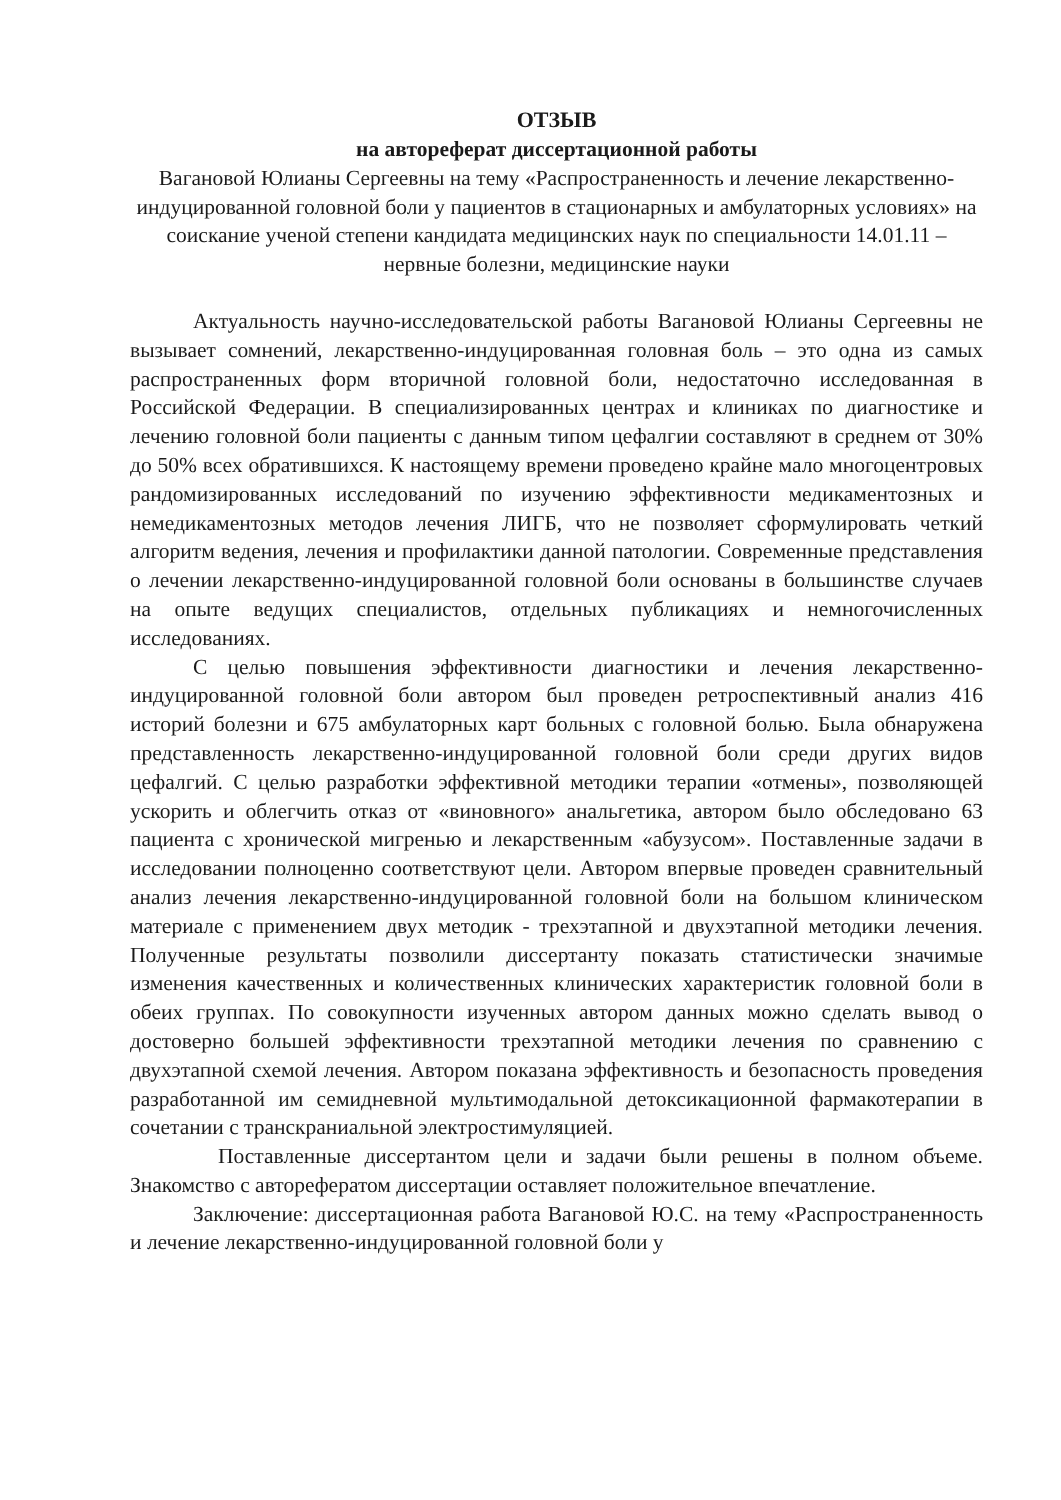ОТЗЫВ
на автореферат диссертационной работы
Вагановой Юлианы Сергеевны на тему «Распространенность и лечение лекарственно-индуцированной головной боли у пациентов в стационарных и амбулаторных условиях» на соискание ученой степени кандидата медицинских наук по специальности 14.01.11 – нервные болезни, медицинские науки
Актуальность научно-исследовательской работы Вагановой Юлианы Сергеевны не вызывает сомнений, лекарственно-индуцированная головная боль – это одна из самых распространенных форм вторичной головной боли, недостаточно исследованная в Российской Федерации. В специализированных центрах и клиниках по диагностике и лечению головной боли пациенты с данным типом цефалгии составляют в среднем от 30% до 50% всех обратившихся. К настоящему времени проведено крайне мало многоцентровых рандомизированных исследований по изучению эффективности медикаментозных и немедикаментозных методов лечения ЛИГБ, что не позволяет сформулировать четкий алгоритм ведения, лечения и профилактики данной патологии. Современные представления о лечении лекарственно-индуцированной головной боли основаны в большинстве случаев на опыте ведущих специалистов, отдельных публикациях и немногочисленных исследованиях.
С целью повышения эффективности диагностики и лечения лекарственно-индуцированной головной боли автором был проведен ретроспективный анализ 416 историй болезни и 675 амбулаторных карт больных с головной болью. Была обнаружена представленность лекарственно-индуцированной головной боли среди других видов цефалгий. С целью разработки эффективной методики терапии «отмены», позволяющей ускорить и облегчить отказ от «виновного» анальгетика, автором было обследовано 63 пациента с хронической мигренью и лекарственным «абузусом». Поставленные задачи в исследовании полноценно соответствуют цели. Автором впервые проведен сравнительный анализ лечения лекарственно-индуцированной головной боли на большом клиническом материале с применением двух методик - трехэтапной и двухэтапной методики лечения. Полученные результаты позволили диссертанту показать статистически значимые изменения качественных и количественных клинических характеристик головной боли в обеих группах. По совокупности изученных автором данных можно сделать вывод о достоверно большей эффективности трехэтапной методики лечения по сравнению с двухэтапной схемой лечения. Автором показана эффективность и безопасность проведения разработанной им семидневной мультимодальной детоксикационной фармакотерапии в сочетании с транскраниальной электростимуляцией.
Поставленные диссертантом цели и задачи были решены в полном объеме. Знакомство с авторефератом диссертации оставляет положительное впечатление.
Заключение: диссертационная работа Вагановой Ю.С. на тему «Распространенность и лечение лекарственно-индуцированной головной боли у